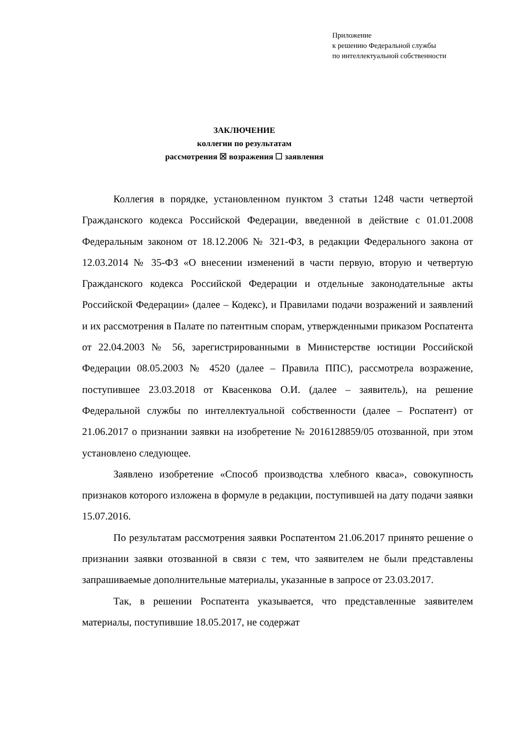Приложение
к решению Федеральной службы
по интеллектуальной собственности
ЗАКЛЮЧЕНИЕ
коллегии по результатам
рассмотрения ☒ возражения ☐ заявления
Коллегия в порядке, установленном пунктом 3 статьи 1248 части четвертой Гражданского кодекса Российской Федерации, введенной в действие с 01.01.2008 Федеральным законом от 18.12.2006 № 321-ФЗ, в редакции Федерального закона от 12.03.2014 № 35-ФЗ «О внесении изменений в части первую, вторую и четвертую Гражданского кодекса Российской Федерации и отдельные законодательные акты Российской Федерации» (далее – Кодекс), и Правилами подачи возражений и заявлений и их рассмотрения в Палате по патентным спорам, утвержденными приказом Роспатента от 22.04.2003 № 56, зарегистрированными в Министерстве юстиции Российской Федерации 08.05.2003 № 4520 (далее – Правила ППС), рассмотрела возражение, поступившее 23.03.2018 от Квасенкова О.И. (далее – заявитель), на решение Федеральной службы по интеллектуальной собственности (далее – Роспатент) от 21.06.2017 о признании заявки на изобретение № 2016128859/05 отозванной, при этом установлено следующее.
Заявлено изобретение «Способ производства хлебного кваса», совокупность признаков которого изложена в формуле в редакции, поступившей на дату подачи заявки 15.07.2016.
По результатам рассмотрения заявки Роспатентом 21.06.2017 принято решение о признании заявки отозванной в связи с тем, что заявителем не были представлены запрашиваемые дополнительные материалы, указанные в запросе от 23.03.2017.
Так, в решении Роспатента указывается, что представленные заявителем материалы, поступившие 18.05.2017, не содержат